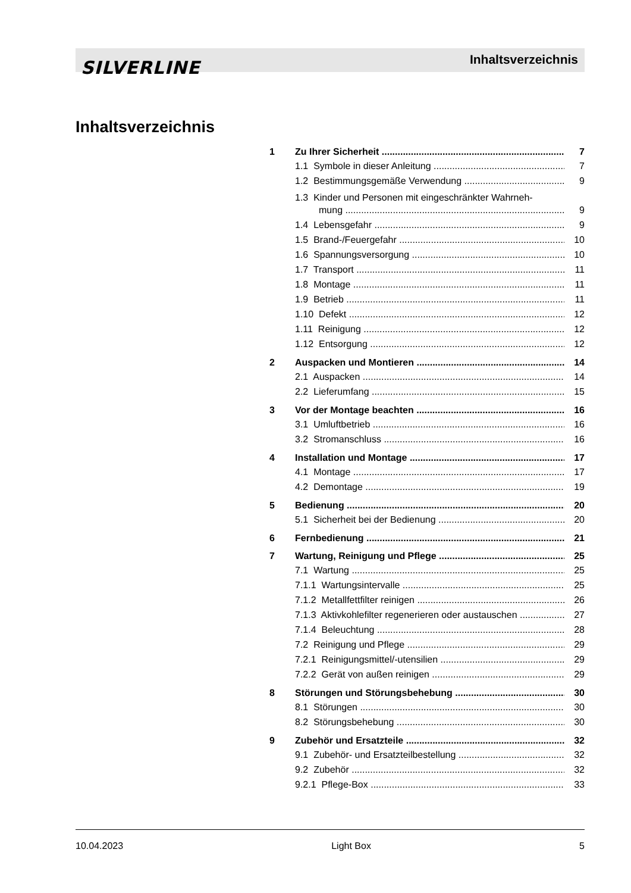SILVERLINE Inhaltsverzeichnis
Inhaltsverzeichnis
1 Zu Ihrer Sicherheit 7
1.1 Symbole in dieser Anleitung 7
1.2 Bestimmungsgemäße Verwendung 9
1.3 Kinder und Personen mit eingeschränkter Wahrneh-
mung 9
1.4 Lebensgefahr 9
1.5 Brand-/Feuergefahr 10
1.6 Spannungsversorgung 10
1.7 Transport 11
1.8 Montage 11
1.9 Betrieb 11
1.10 Defekt 12
1.11 Reinigung 12
1.12 Entsorgung 12
2 Auspacken und Montieren 14
2.1 Auspacken 14
2.2 Lieferumfang 15
3 Vor der Montage beachten 16
3.1 Umluftbetrieb 16
3.2 Stromanschluss 16
4 Installation und Montage 17
4.1 Montage 17
4.2 Demontage 19
5 Bedienung 20
5.1 Sicherheit bei der Bedienung 20
6 Fernbedienung 21
7 Wartung, Reinigung und Pflege 25
7.1 Wartung 25
7.1.1 Wartungsintervalle 25
7.1.2 Metallfettfilter reinigen 26
7.1.3 Aktivkohlefilter regenerieren oder austauschen 27
7.1.4 Beleuchtung 28
7.2 Reinigung und Pflege 29
7.2.1 Reinigungsmittel/-utensilien 29
7.2.2 Gerät von außen reinigen 29
8 Störungen und Störungsbehebung 30
8.1 Störungen 30
8.2 Störungsbehebung 30
9 Zubehör und Ersatzteile 32
9.1 Zubehör- und Ersatzteilbestellung 32
9.2 Zubehör 32
9.2.1 Pflege-Box 33
10.04.2023 Light Box 5